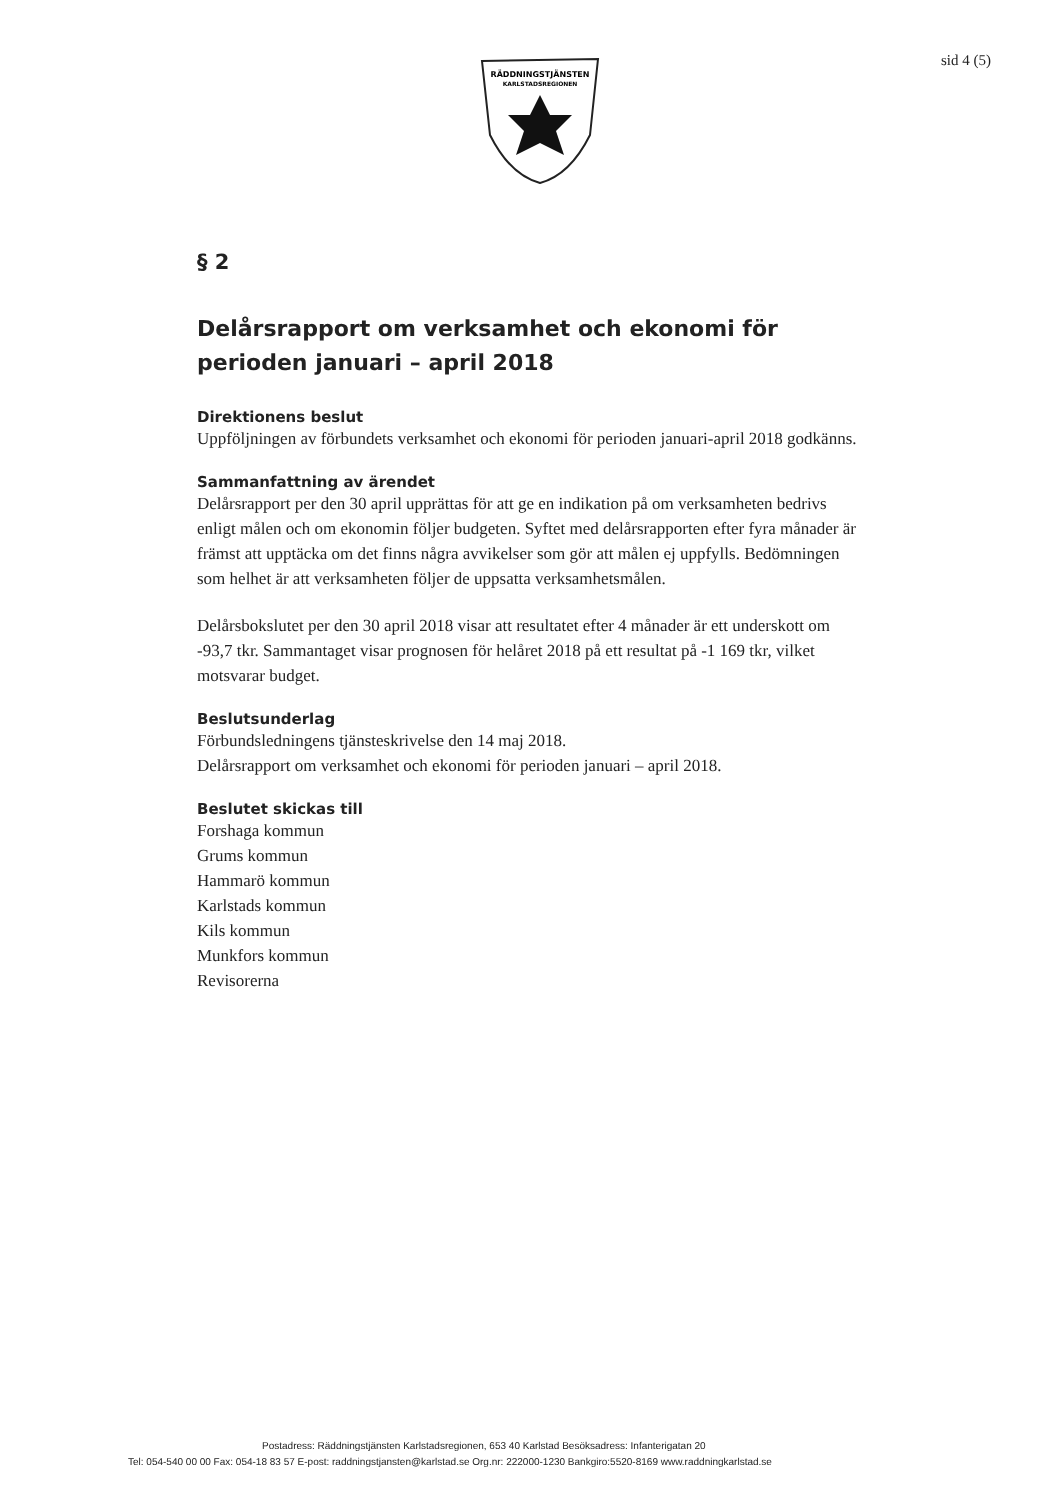RÄDDNINGSTJÄNSTEN
KARLSTADSREGIONEN
sid 4 (5)
§ 2
Delårsrapport om verksamhet och ekonomi för perioden januari – april 2018
Direktionens beslut
Uppföljningen av förbundets verksamhet och ekonomi för perioden januari-april 2018 godkänns.
Sammanfattning av ärendet
Delårsrapport per den 30 april upprättas för att ge en indikation på om verksamheten bedrivs enligt målen och om ekonomin följer budgeten. Syftet med delårsrapporten efter fyra månader är främst att upptäcka om det finns några avvikelser som gör att målen ej uppfylls. Bedömningen som helhet är att verksamheten följer de uppsatta verksamhetsmålen.
Delårsbokslutet per den 30 april 2018 visar att resultatet efter 4 månader är ett underskott om -93,7 tkr. Sammantaget visar prognosen för helåret 2018 på ett resultat på -1 169 tkr, vilket motsvarar budget.
Beslutsunderlag
Förbundsledningens tjänsteskrivelse den 14 maj 2018.
Delårsrapport om verksamhet och ekonomi för perioden januari – april 2018.
Beslutet skickas till
Forshaga kommun
Grums kommun
Hammarö kommun
Karlstads kommun
Kils kommun
Munkfors kommun
Revisorerna
Postadress: Räddningstjänsten Karlstadsregionen, 653 40 Karlstad Besöksadress: Infanterigatan 20
Tel: 054-540 00 00 Fax: 054-18 83 57 E-post: raddningstjansten@karlstad.se Org.nr: 222000-1230 Bankgiro:5520-8169 www.raddningkarlstad.se